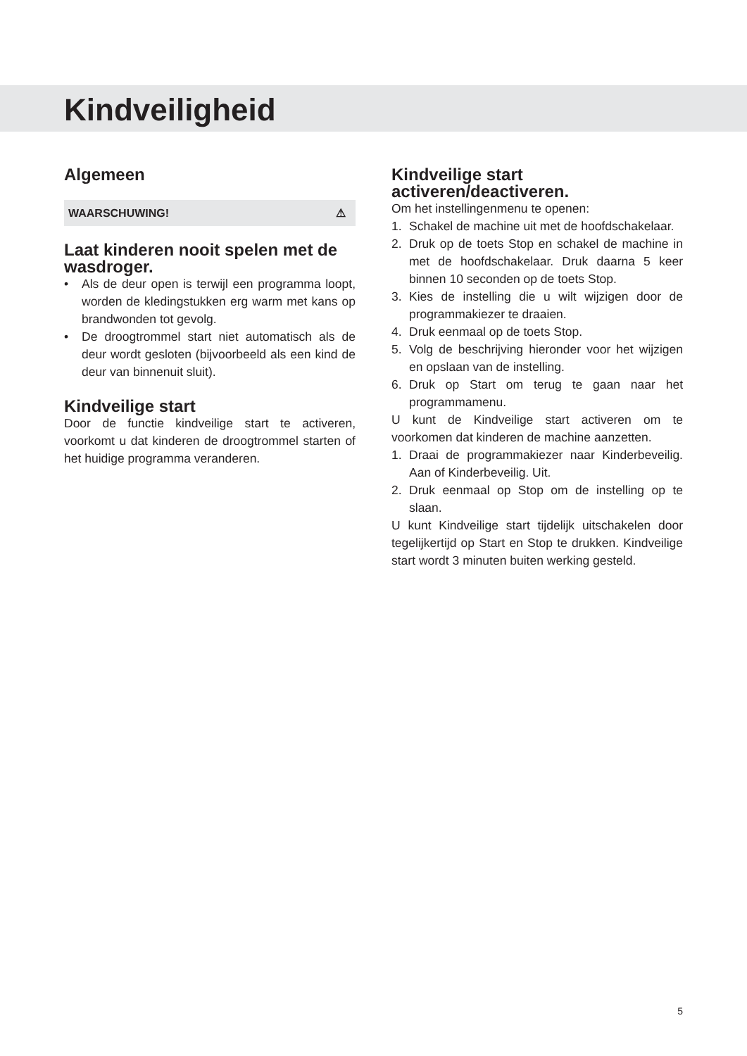Kindveiligheid
Algemeen
WAARSCHUWING! ⚠
Laat kinderen nooit spelen met de wasdroger.
• Als de deur open is terwijl een programma loopt, worden de kledingstukken erg warm met kans op brandwonden tot gevolg.
• De droogtrommel start niet automatisch als de deur wordt gesloten (bijvoorbeeld als een kind de deur van binnenuit sluit).
Kindveilige start
Door de functie kindveilige start te activeren, voorkomt u dat kinderen de droogtrommel starten of het huidige programma veranderen.
Kindveilige start activeren/deactiveren.
Om het instellingenmenu te openen:
1. Schakel de machine uit met de hoofdschakelaar.
2. Druk op de toets Stop en schakel de machine in met de hoofdschakelaar. Druk daarna 5 keer binnen 10 seconden op de toets Stop.
3. Kies de instelling die u wilt wijzigen door de programmakiezer te draaien.
4. Druk eenmaal op de toets Stop.
5. Volg de beschrijving hieronder voor het wijzigen en opslaan van de instelling.
6. Druk op Start om terug te gaan naar het programmamenu.
U kunt de Kindveilige start activeren om te voorkomen dat kinderen de machine aanzetten.
1. Draai de programmakiezer naar Kinderbeveilig. Aan of Kinderbeveilig. Uit.
2. Druk eenmaal op Stop om de instelling op te slaan.
U kunt Kindveilige start tijdelijk uitschakelen door tegelijkertijd op Start en Stop te drukken. Kindveilige start wordt 3 minuten buiten werking gesteld.
5